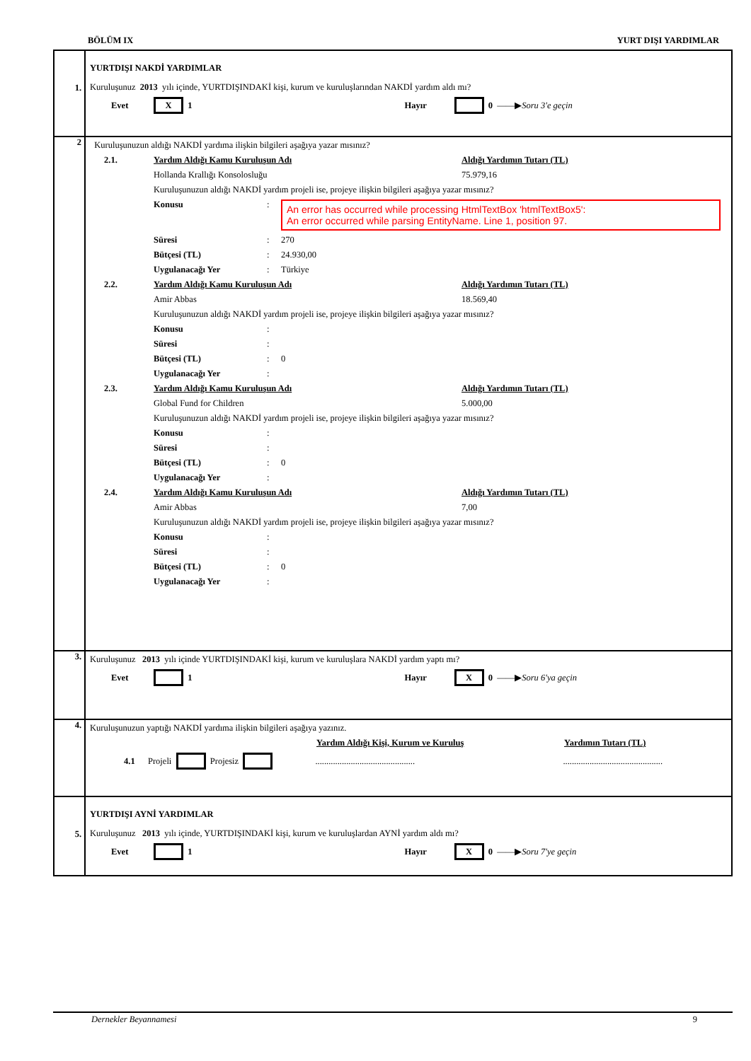BÖLÜM IX YURT DIŞI YARDIMLAR
1.
YURTDIŞI NAKDİ YARDIMLAR
Kuruluşunuz 2013 yılı içinde, YURTDIŞINDAKİ kişi, kurum ve kuruluşlarından NAKDİ yardım aldı mı?
Evet X 1 Hayır 0 ——▶ Soru 3'e geçin
2
Kuruluşunuzun aldığı NAKDİ yardıma ilişkin bilgileri aşağıya yazar mısınız?
2.1. Yardım Aldığı Kamu Kuruluşun Adı Aldığı Yardımın Tutarı (TL)
Hollanda Krallığı Konsolosluğu 75.979,16
Kuruluşunuzun aldığı NAKDİ yardım projeli ise, projeye ilişkin bilgileri aşağıya yazar mısınız?
Konusu:
An error has occurred while processing HtmlTextBox 'htmlTextBox5':
An error occurred while parsing EntityName. Line 1, position 97.
Süresi: 270
Bütçesi (TL): 24.930,00
Uygulanacağı Yer: Türkiye
2.2. Yardım Aldığı Kamu Kuruluşun Adı Aldığı Yardımın Tutarı (TL)
Amir Abbas 18.569,40
Kuruluşunuzun aldığı NAKDİ yardım projeli ise, projeye ilişkin bilgileri aşağıya yazar mısınız?
Konusu:
Süresi:
Bütçesi (TL): 0
Uygulanacağı Yer:
2.3. Yardım Aldığı Kamu Kuruluşun Adı Aldığı Yardımın Tutarı (TL)
Global Fund for Children 5.000,00
Kuruluşunuzun aldığı NAKDİ yardım projeli ise, projeye ilişkin bilgileri aşağıya yazar mısınız?
Konusu:
Süresi:
Bütçesi (TL): 0
Uygulanacağı Yer:
2.4. Yardım Aldığı Kamu Kuruluşun Adı Aldığı Yardımın Tutarı (TL)
Amir Abbas 7,00
Kuruluşunuzun aldığı NAKDİ yardım projeli ise, projeye ilişkin bilgileri aşağıya yazar mısınız?
Konusu:
Süresi:
Bütçesi (TL): 0
Uygulanacağı Yer:
3.
Kuruluşunuz 2013 yılı içinde YURTDIŞINDAKİ kişi, kurum ve kuruluşlara NAKDİ yardım yaptı mı?
Evet 1 Hayır X 0 ——▶ Soru 6'ya geçin
4.
Kuruluşunuzun yaptığı NAKDİ yardıma ilişkin bilgileri aşağıya yazınız.
Yardım Aldığı Kişi, Kurum ve Kuruluş Yardımın Tutarı (TL)
4.1 Projeli Projesiz ..........................................................................................
5.
YURTDIŞI AYNİ YARDIMLAR
Kuruluşunuz 2013 yılı içinde, YURTDIŞINDAKİ kişi, kurum ve kuruluşlardan AYNİ yardım aldı mı?
Evet 1 Hayır X 0 ——▶ Soru 7'ye geçin
Dernekler Beyannamesi 9